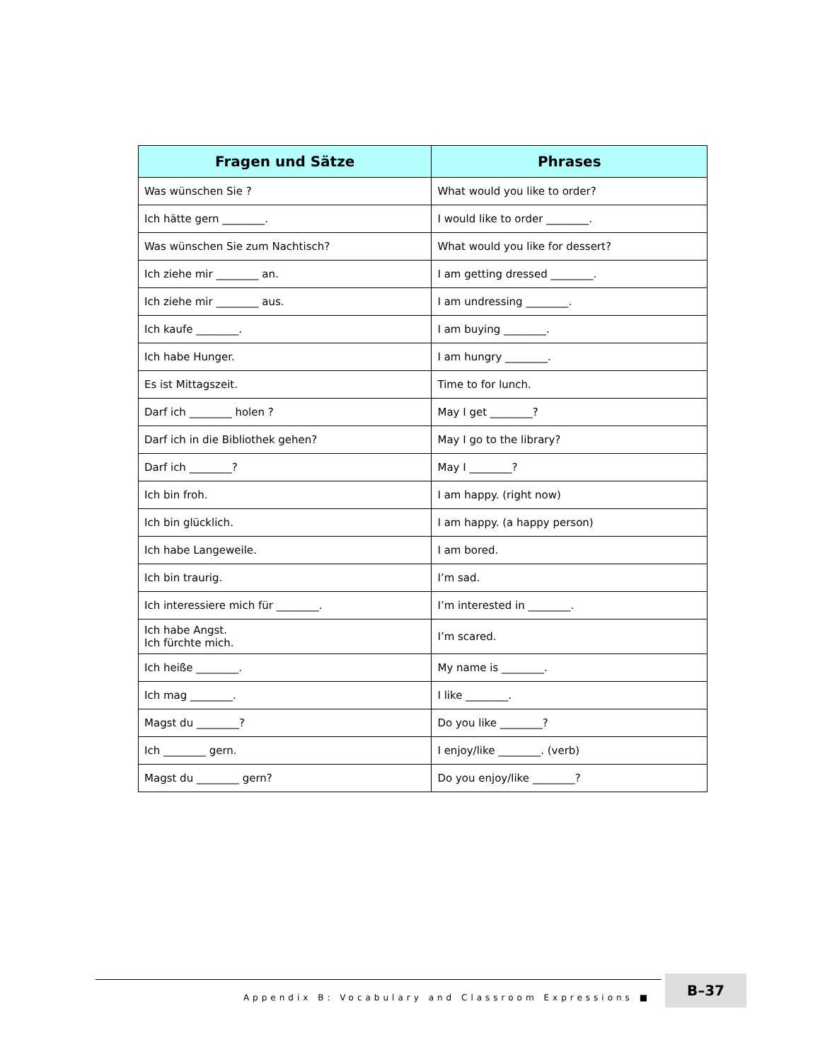| Fragen und Sätze | Phrases |
| --- | --- |
| Was wünschen Sie ? | What would you like to order? |
| Ich hätte gern ________. | I would like to order ________. |
| Was wünschen Sie zum Nachtisch? | What would you like for dessert? |
| Ich ziehe mir ________ an. | I am getting dressed ________. |
| Ich ziehe mir ________ aus. | I am undressing ________. |
| Ich kaufe ________. | I am buying ________. |
| Ich habe Hunger. | I am hungry ________. |
| Es ist Mittagszeit. | Time to for lunch. |
| Darf ich ________ holen ? | May I get ________? |
| Darf ich in die Bibliothek gehen? | May I go to the library? |
| Darf ich ________? | May I ________? |
| Ich bin froh. | I am happy. (right now) |
| Ich bin glücklich. | I am happy. (a happy person) |
| Ich habe Langeweile. | I am bored. |
| Ich bin traurig. | I’m sad. |
| Ich interessiere mich für ________. | I’m interested in ________. |
| Ich habe Angst. Ich fürchte mich. | I’m scared. |
| Ich heiße ________. | My name is ________. |
| Ich mag ________. | I like ________. |
| Magst du ________? | Do you like ________? |
| Ich ________ gern. | I enjoy/like ________. (verb) |
| Magst du ________ gern? | Do you enjoy/like ________? |
Appendix B: Vocabulary and Classroom Expressions ■
B–37